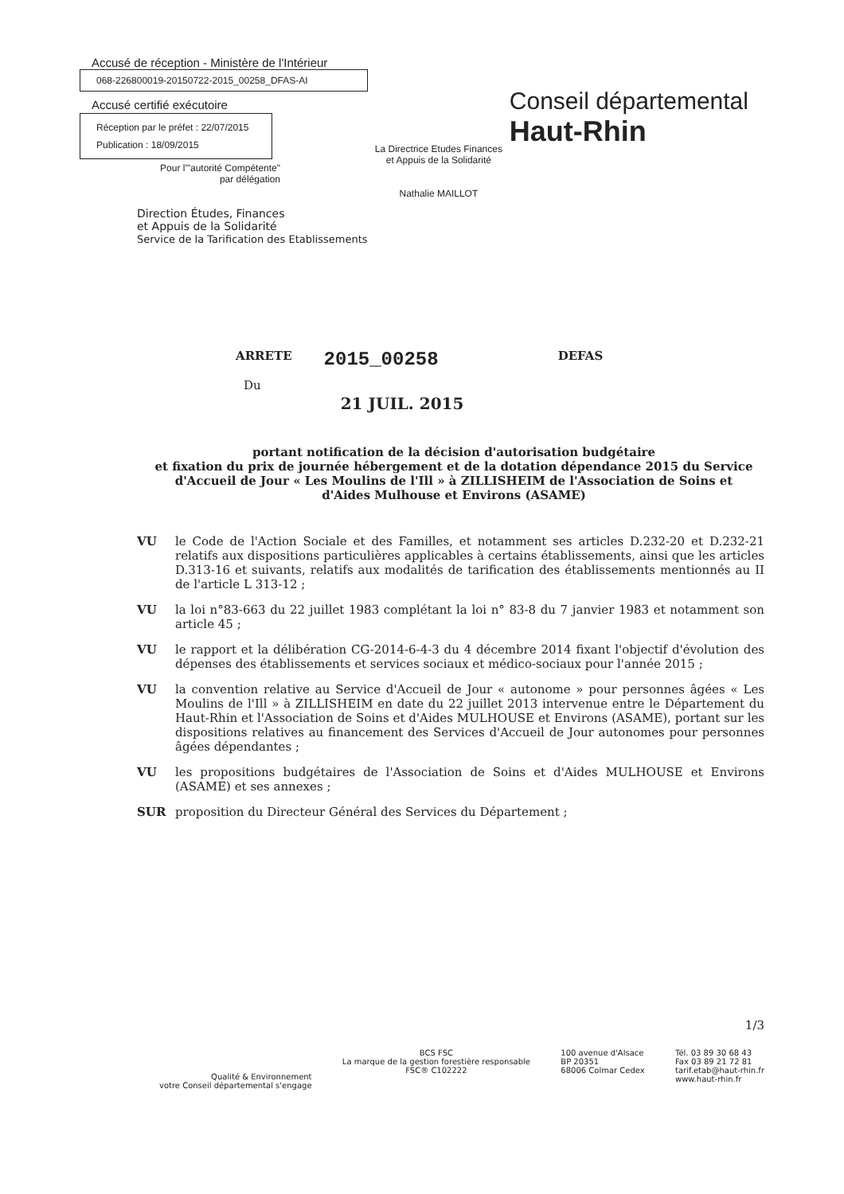Accusé de réception - Ministère de l'Intérieur
068-226800019-20150722-2015_00258_DFAS-AI
Accusé certifié exécutoire
Réception par le préfet : 22/07/2015
Publication : 18/09/2015
Pour l'"autorité Compétente"
par délégation
La Directrice Etudes Finances
et Appuis de la Solidarité
Nathalie MAILLOT
Conseil départemental
Haut-Rhin
Direction Études, Finances
et Appuis de la Solidarité
Service de la Tarification des Etablissements
ARRETE 2015_00258 DEFAS
Du 21 JUIL. 2015
portant notification de la décision d'autorisation budgétaire
et fixation du prix de journée hébergement et de la dotation dépendance 2015 du Service d'Accueil de Jour « Les Moulins de l'Ill » à ZILLISHEIM de l'Association de Soins et d'Aides Mulhouse et Environs (ASAME)
VU le Code de l'Action Sociale et des Familles, et notamment ses articles D.232-20 et D.232-21 relatifs aux dispositions particulières applicables à certains établissements, ainsi que les articles D.313-16 et suivants, relatifs aux modalités de tarification des établissements mentionnés au II de l'article L 313-12 ;
VU la loi n°83-663 du 22 juillet 1983 complétant la loi n° 83-8 du 7 janvier 1983 et notamment son article 45 ;
VU le rapport et la délibération CG-2014-6-4-3 du 4 décembre 2014 fixant l'objectif d'évolution des dépenses des établissements et services sociaux et médico-sociaux pour l'année 2015 ;
VU la convention relative au Service d'Accueil de Jour « autonome » pour personnes âgées « Les Moulins de l'Ill » à ZILLISHEIM en date du 22 juillet 2013 intervenue entre le Département du Haut-Rhin et l'Association de Soins et d'Aides MULHOUSE et Environs (ASAME), portant sur les dispositions relatives au financement des Services d'Accueil de Jour autonomes pour personnes âgées dépendantes ;
VU les propositions budgétaires de l'Association de Soins et d'Aides MULHOUSE et Environs (ASAME) et ses annexes ;
SUR proposition du Directeur Général des Services du Département ;
1/3
Qualité & Environnement
votre Conseil départemental s'engage
BCS FSC
La marque de la gestion forestière responsable
FSC® C102222
100 avenue d'Alsace
BP 20351
68006 Colmar Cedex
Tél. 03 89 30 68 43
Fax 03 89 21 72 81
tarif.etab@haut-rhin.fr
www.haut-rhin.fr